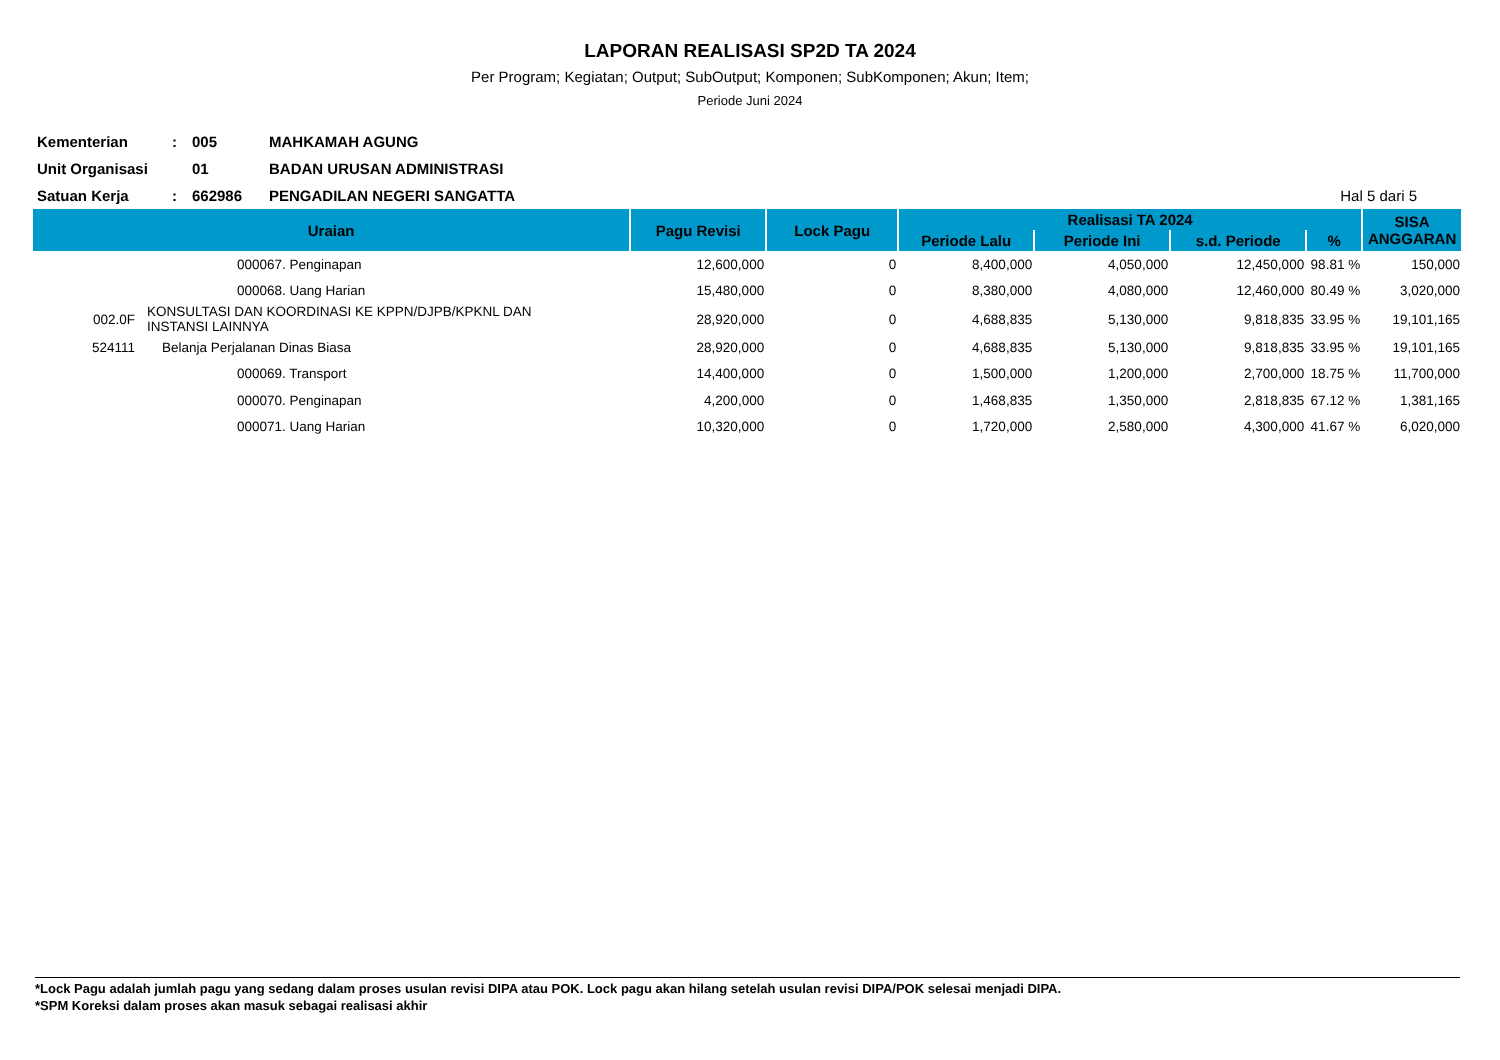LAPORAN REALISASI SP2D TA 2024
Per Program; Kegiatan; Output; SubOutput; Komponen; SubKomponen; Akun; Item;
Periode Juni 2024
Kementerian: 005 MAHKAMAH AGUNG
Unit Organisasi 01 BADAN URUSAN ADMINISTRASI
Satuan Kerja: 662986 PENGADILAN NEGERI SANGATTA Hal 5 dari 5
| Uraian | | Pagu Revisi | Lock Pagu | Realisasi TA 2024 | | | | SISA ANGGARAN |
| --- | --- | --- | --- | --- | --- | --- | --- | --- |
| | | | | Periode Lalu | Periode Ini | s.d. Periode | % | |
| | 000067. Penginapan | 12,600,000 | 0 | 8,400,000 | 4,050,000 | 12,450,000 | 98.81 % | 150,000 |
| | 000068. Uang Harian | 15,480,000 | 0 | 8,380,000 | 4,080,000 | 12,460,000 | 80.49 % | 3,020,000 |
| 002.0F | KONSULTASI DAN KOORDINASI KE KPPN/DJPB/KPKNL DAN INSTANSI LAINNYA | 28,920,000 | 0 | 4,688,835 | 5,130,000 | 9,818,835 | 33.95 % | 19,101,165 |
| 524111 | Belanja Perjalanan Dinas Biasa | 28,920,000 | 0 | 4,688,835 | 5,130,000 | 9,818,835 | 33.95 % | 19,101,165 |
| | 000069. Transport | 14,400,000 | 0 | 1,500,000 | 1,200,000 | 2,700,000 | 18.75 % | 11,700,000 |
| | 000070. Penginapan | 4,200,000 | 0 | 1,468,835 | 1,350,000 | 2,818,835 | 67.12 % | 1,381,165 |
| | 000071. Uang Harian | 10,320,000 | 0 | 1,720,000 | 2,580,000 | 4,300,000 | 41.67 % | 6,020,000 |
*Lock Pagu adalah jumlah pagu yang sedang dalam proses usulan revisi DIPA atau POK. Lock pagu akan hilang setelah usulan revisi DIPA/POK selesai menjadi DIPA.
*SPM Koreksi dalam proses akan masuk sebagai realisasi akhir